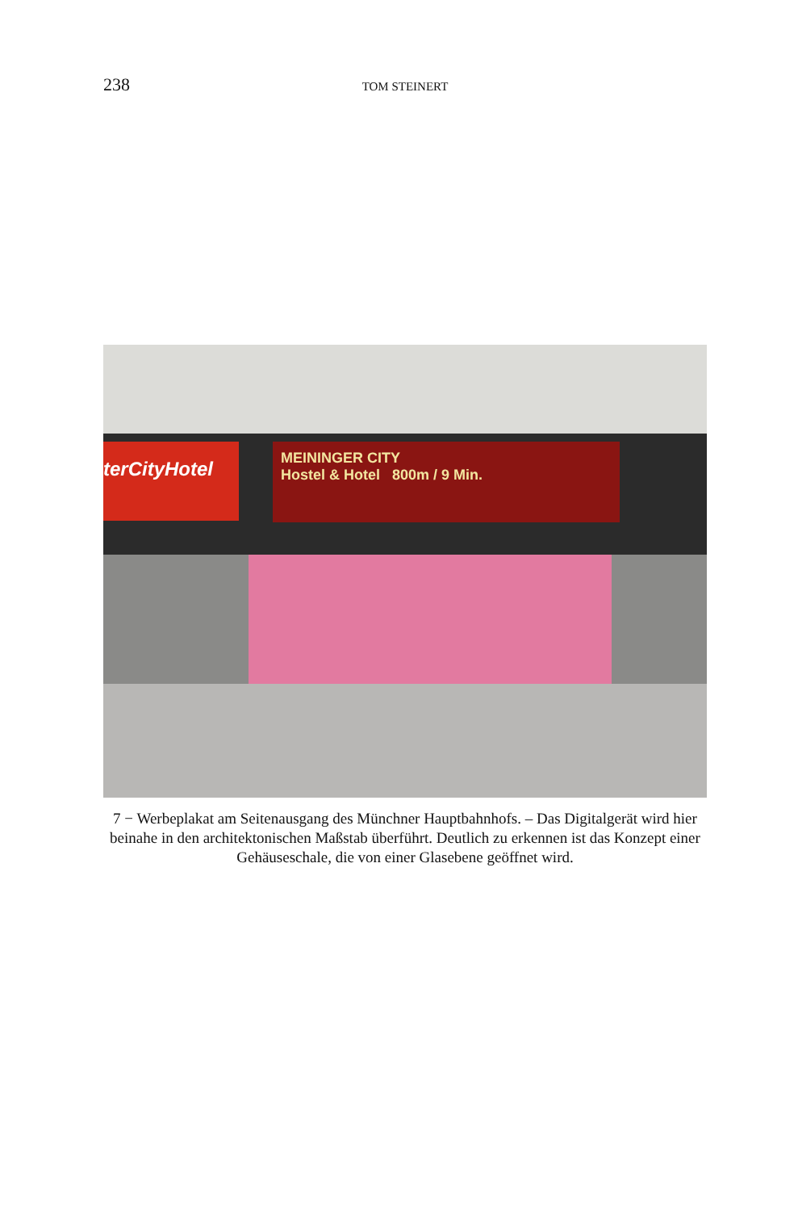238 TOM STEINERT
terCityHotel
MEININGER CITY
Hostel & Hotel 800m / 9 Min.
7 − Werbeplakat am Seitenausgang des Münchner Hauptbahnhofs. – Das Digitalgerät wird hier beinahe in den architektonischen Maßstab überführt. Deutlich zu erkennen ist das Konzept einer Gehäuseschale, die von einer Glasebene geöffnet wird.